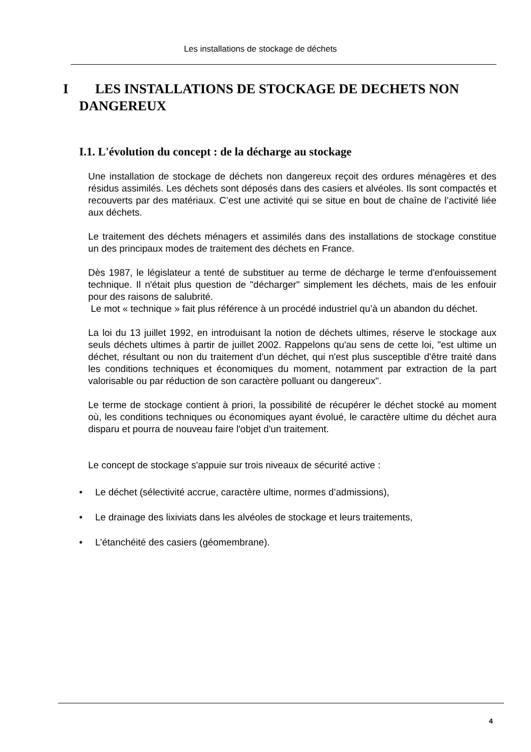Les installations de stockage de déchets
I LES INSTALLATIONS DE STOCKAGE DE DECHETS NON
DANGEREUX
I.1. L'évolution du concept : de la décharge au stockage
Une installation de stockage de déchets non dangereux reçoit des ordures ménagères et des résidus assimilés. Les déchets sont déposés dans des casiers et alvéoles. Ils sont compactés et recouverts par des matériaux. C’est une activité qui se situe en bout de chaîne de l’activité liée aux déchets.
Le traitement des déchets ménagers et assimilés dans des installations de stockage constitue un des principaux modes de traitement des déchets en France.
Dès 1987, le législateur a tenté de substituer au terme de décharge le terme d'enfouissement technique. Il n'était plus question de "décharger" simplement les déchets, mais de les enfouir pour des raisons de salubrité.
Le mot « technique » fait plus référence à un procédé industriel qu’à un abandon du déchet.
La loi du 13 juillet 1992, en introduisant la notion de déchets ultimes, réserve le stockage aux seuls déchets ultimes à partir de juillet 2002. Rappelons qu'au sens de cette loi, "est ultime un déchet, résultant ou non du traitement d'un déchet, qui n'est plus susceptible d'être traité dans les conditions techniques et économiques du moment, notamment par extraction de la part valorisable ou par réduction de son caractère polluant ou dangereux".
Le terme de stockage contient à priori, la possibilité de récupérer le déchet stocké au moment où, les conditions techniques ou économiques ayant évolué, le caractère ultime du déchet aura disparu et pourra de nouveau faire l'objet d'un traitement.
Le concept de stockage s'appuie sur trois niveaux de sécurité active :
• Le déchet (sélectivité accrue, caractère ultime, normes d’admissions),
• Le drainage des lixiviats dans les alvéoles de stockage et leurs traitements,
• L’étanchéité des casiers (géomembrane).
4